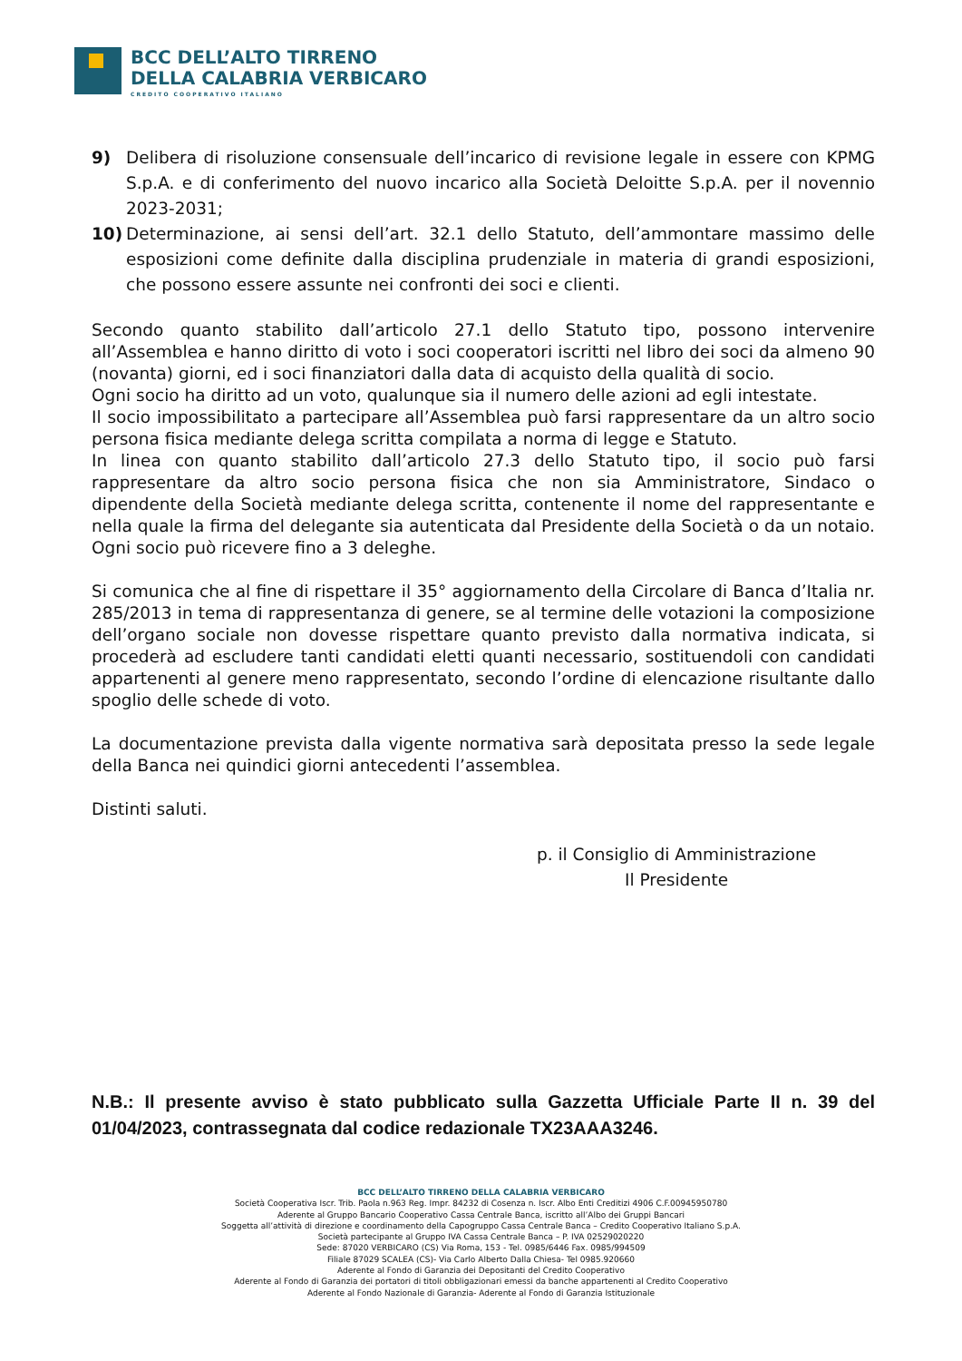BCC DELL’ALTO TIRRENO
DELLA CALABRIA VERBICARO
CREDITO COOPERATIVO ITALIANO
9) Delibera di risoluzione consensuale dell’incarico di revisione legale in essere con KPMG S.p.A. e di conferimento del nuovo incarico alla Società Deloitte S.p.A. per il novennio 2023-2031;
10) Determinazione, ai sensi dell’art. 32.1 dello Statuto, dell’ammontare massimo delle esposizioni come definite dalla disciplina prudenziale in materia di grandi esposizioni, che possono essere assunte nei confronti dei soci e clienti.
Secondo quanto stabilito dall’articolo 27.1 dello Statuto tipo, possono intervenire all’Assemblea e hanno diritto di voto i soci cooperatori iscritti nel libro dei soci da almeno 90 (novanta) giorni, ed i soci finanziatori dalla data di acquisto della qualità di socio.
Ogni socio ha diritto ad un voto, qualunque sia il numero delle azioni ad egli intestate.
Il socio impossibilitato a partecipare all’Assemblea può farsi rappresentare da un altro socio persona fisica mediante delega scritta compilata a norma di legge e Statuto.
In linea con quanto stabilito dall’articolo 27.3 dello Statuto tipo, il socio può farsi rappresentare da altro socio persona fisica che non sia Amministratore, Sindaco o dipendente della Società mediante delega scritta, contenente il nome del rappresentante e nella quale la firma del delegante sia autenticata dal Presidente della Società o da un notaio. Ogni socio può ricevere fino a 3 deleghe.
Si comunica che al fine di rispettare il 35° aggiornamento della Circolare di Banca d’Italia nr. 285/2013 in tema di rappresentanza di genere, se al termine delle votazioni la composizione dell’organo sociale non dovesse rispettare quanto previsto dalla normativa indicata, si procederà ad escludere tanti candidati eletti quanti necessario, sostituendoli con candidati appartenenti al genere meno rappresentato, secondo l’ordine di elencazione risultante dallo spoglio delle schede di voto.
La documentazione prevista dalla vigente normativa sarà depositata presso la sede legale della Banca nei quindici giorni antecedenti l’assemblea.
Distinti saluti.
p. il Consiglio di Amministrazione
Il Presidente
N.B.: Il presente avviso è stato pubblicato sulla Gazzetta Ufficiale Parte II n. 39 del 01/04/2023, contrassegnata dal codice redazionale TX23AAA3246.
BCC DELL’ALTO TIRRENO DELLA CALABRIA VERBICARO
Società Cooperativa Iscr. Trib. Paola n.963 Reg. Impr. 84232 di Cosenza n. Iscr. Albo Enti Creditizi 4906 C.F.00945950780
Aderente al Gruppo Bancario Cooperativo Cassa Centrale Banca, iscritto all’Albo dei Gruppi Bancari
Soggetta all’attività di direzione e coordinamento della Capogruppo Cassa Centrale Banca – Credito Cooperativo Italiano S.p.A.
Società partecipante al Gruppo IVA Cassa Centrale Banca – P. IVA 02529020220
Sede: 87020 VERBICARO (CS) Via Roma, 153 - Tel. 0985/6446 Fax. 0985/994509
Filiale 87029 SCALEA (CS)- Via Carlo Alberto Dalla Chiesa- Tel 0985.920660
Aderente al Fondo di Garanzia dei Depositanti del Credito Cooperativo
Aderente al Fondo di Garanzia dei portatori di titoli obbligazionari emessi da banche appartenenti al Credito Cooperativo
Aderente al Fondo Nazionale di Garanzia- Aderente al Fondo di Garanzia Istituzionale